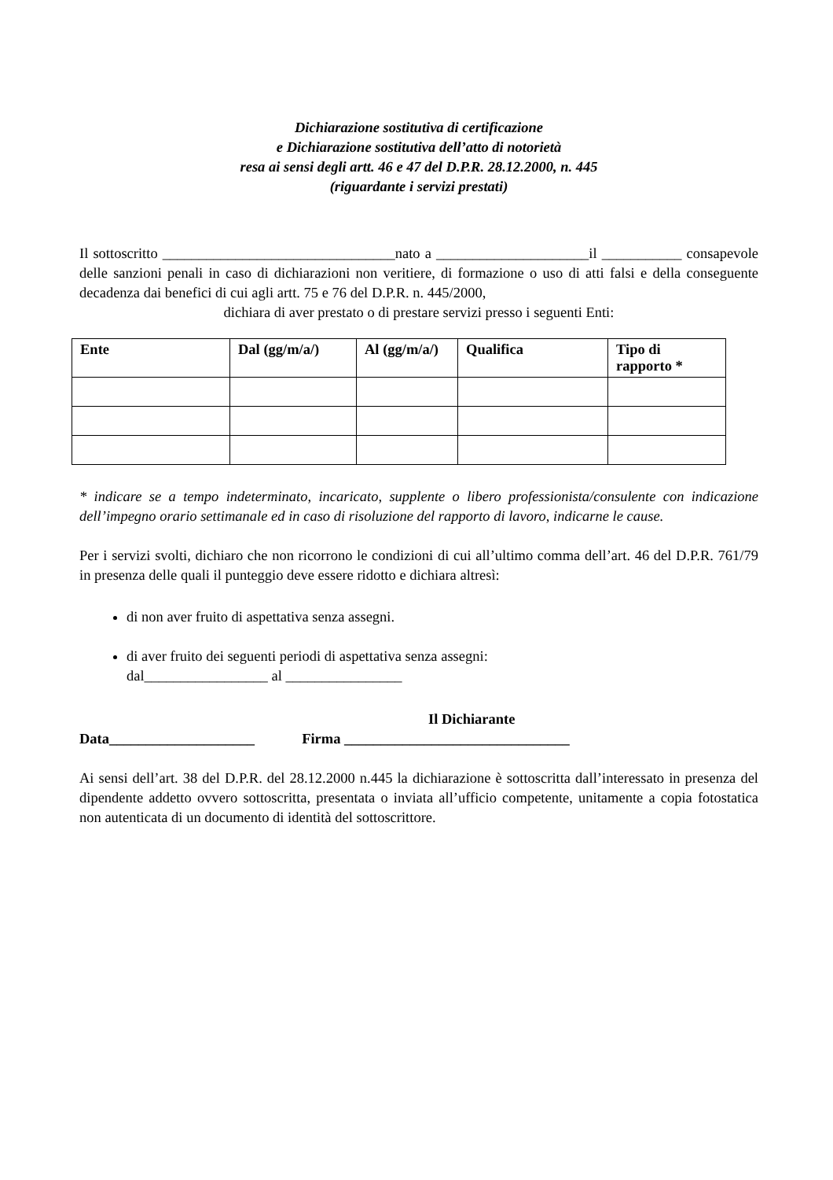Dichiarazione sostitutiva di certificazione
e Dichiarazione sostitutiva dell’atto di notorietà
resa ai sensi degli artt. 46 e 47 del D.P.R. 28.12.2000, n. 445
(riguardante i servizi prestati)
Il sottoscritto ________________________________nato a _____________________il ___________ consapevole delle sanzioni penali in caso di dichiarazioni non veritiere, di formazione o uso di atti falsi e della conseguente decadenza dai benefici di cui agli artt. 75 e 76 del D.P.R. n. 445/2000,
dichiara di aver prestato o di prestare servizi presso i seguenti Enti:
| Ente | Dal (gg/m/a/) | Al (gg/m/a/) | Qualifica | Tipo di rapporto * |
| --- | --- | --- | --- | --- |
* indicare se a tempo indeterminato, incaricato, supplente o libero professionista/consulente con indicazione dell’impegno orario settimanale ed in caso di risoluzione del rapporto di lavoro, indicarne le cause.
Per i servizi svolti, dichiaro che non ricorrono le condizioni di cui all’ultimo comma dell’art. 46 del D.P.R. 761/79 in presenza delle quali il punteggio deve essere ridotto e dichiara altresì:
di non aver fruito di aspettativa senza assegni.
di aver fruito dei seguenti periodi di aspettativa senza assegni:
dal_________________ al ________________
Il Dichiarante
Data____________________ Firma _______________________________
Ai sensi dell’art. 38 del D.P.R. del 28.12.2000 n.445 la dichiarazione è sottoscritta dall’interessato in presenza del dipendente addetto ovvero sottoscritta, presentata o inviata all’ufficio competente, unitamente a copia fotostatica non autenticata di un documento di identità del sottoscrittore.